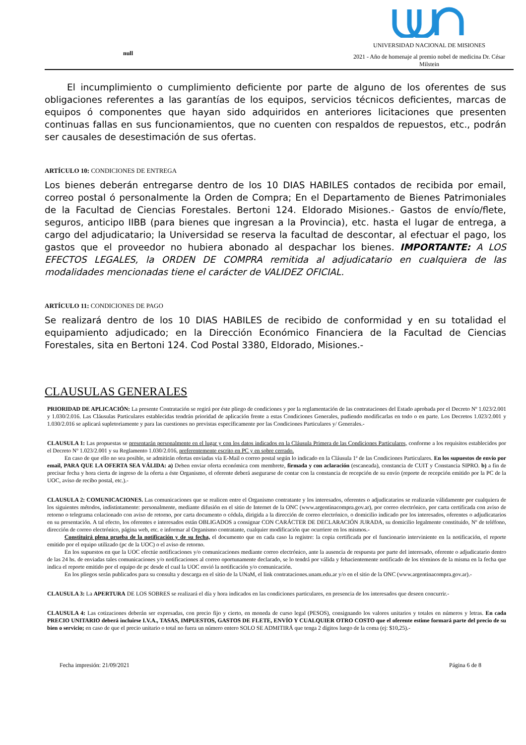null
UNIVERSIDAD NACIONAL DE MISIONES
2021 - Año de homenaje al premio nobel de medicina Dr. César Milstein
El incumplimiento o cumplimiento deficiente por parte de alguno de los oferentes de sus obligaciones referentes a las garantías de los equipos, servicios técnicos deficientes, marcas de equipos ó componentes que hayan sido adquiridos en anteriores licitaciones que presenten continuas fallas en sus funcionamientos, que no cuenten con respaldos de repuestos, etc., podrán ser causales de desestimación de sus ofertas.
ARTÍCULO 10: CONDICIONES DE ENTREGA
Los bienes deberán entregarse dentro de los 10 DIAS HABILES contados de recibida por email, correo postal ó personalmente la Orden de Compra; En el Departamento de Bienes Patrimoniales de la Facultad de Ciencias Forestales. Bertoni 124. Eldorado Misiones.- Gastos de envío/flete, seguros, anticipo IIBB (para bienes que ingresan a la Provincia), etc. hasta el lugar de entrega, a cargo del adjudicatario; la Universidad se reserva la facultad de descontar, al efectuar el pago, los gastos que el proveedor no hubiera abonado al despachar los bienes. IMPORTANTE: A LOS EFECTOS LEGALES, la ORDEN DE COMPRA remitida al adjudicatario en cualquiera de las modalidades mencionadas tiene el carácter de VALIDEZ OFICIAL.
ARTÍCULO 11: CONDICIONES DE PAGO
Se realizará dentro de los 10 DIAS HABILES de recibido de conformidad y en su totalidad el equipamiento adjudicado; en la Dirección Económico Financiera de la Facultad de Ciencias Forestales, sita en Bertoni 124. Cod Postal 3380, Eldorado, Misiones.-
CLAUSULAS GENERALES
PRIORIDAD DE APLICACIÓN: La presente Contratación se regirá por éste pliego de condiciones y por la reglamentación de las contrataciones del Estado aprobada por el Decreto Nº 1.023/2.001 y 1.030/2.016. Las Cláusulas Particulares establecidas tendrán prioridad de aplicación frente a estas Condiciones Generales, pudiendo modificarlas en todo o en parte. Los Decretos 1.023/2.001 y 1.030/2.016 se aplicará supletoriamente y para las cuestiones no previstas específicamente por las Condiciones Particulares y/ Generales.-
CLAUSULA 1: Las propuestas se presentarán personalmente en el lugar y con los datos indicados en la Cláusula Primera de las Condiciones Particulares, conforme a los requisitos establecidos por el Decreto Nº 1.023/2.001 y su Reglamento 1.030/2.016, preferentemente escrito en PC y en sobre cerrado.
En caso de que ello no sea posible, se admitirán ofertas enviadas vía E-Mail o correo postal según lo indicado en la Cláusula 1ª de las Condiciones Particulares. En los supuestos de envío por email, PARA QUE LA OFERTA SEA VÁLIDA: a) Deben enviar oferta económica com membrete, firmada y con aclaración (escaneada), constancia de CUIT y Constancia SIPRO. b) a fin de precisar fecha y hora cierta de ingreso de la oferta a éste Organismo, el oferente deberá asegurarse de contar con la constancia de recepción de su envío (reporte de recepción emitido por la PC de la UOC, aviso de recibo postal, etc.).-
CLAUSULA 2: COMUNICACIONES. Las comunicaciones que se realicen entre el Organismo contratante y los interesados, oferentes o adjudicatarios se realizarán válidamente por cualquiera de los siguientes métodos, indistintamente: personalmente, mediante difusión en el sitio de Internet de la ONC (www.argentinacompra.gov.ar), por correo electrónico, por carta certificada con aviso de retorno o telegrama colacionado con aviso de retorno, por carta documento o cédula, dirigida a la dirección de correo electrónico, o domicilio indicado por los interesados, oferentes o adjudicatarios en su presentación. A tal efecto, los oferentes e interesados están OBLIGADOS a consignar CON CARÁCTER DE DECLARACIÓN JURADA, su domicilio legalmente constituido, Nº de teléfono, dirección de correo electrónico, página web, etc. e informar al Organismo contratante, cualquier modificación que ocurriere en los mismos.-
Constituirá plena prueba de la notificación y de su fecha, el documento que en cada caso la registre: la copia certificada por el funcionario interviniente en la notificación, el reporte emitido por el equipo utilizado (pc de la UOC) o el aviso de retorno.
En los supuestos en que la UOC efectúe notificaciones y/o comunicaciones mediante correo electrónico, ante la ausencia de respuesta por parte del interesado, oferente o adjudicatario dentro de las 24 hs. de enviadas tales comunicaciones y/o notificaciones al correo oportunamente declarado, se lo tendrá por válida y fehacientemente notificado de los términos de la misma en la fecha que indica el reporte emitido por el equipo de pc desde el cual la UOC envió la notificación y/o comunicación.
En los pliegos serán publicados para su consulta y descarga en el sitio de la UNaM, el link contrataciones.unam.edu.ar y/o en el sitio de la ONC (www.argentinacompra.gov.ar).-
CLAUSULA 3: La APERTURA DE LOS SOBRES se realizará el día y hora indicados en las condiciones particulares, en presencia de los interesados que deseen concurrir.-
CLAUSULA 4: Las cotizaciones deberán ser expresadas, con precio fijo y cierto, en moneda de curso legal (PESOS), consignando los valores unitarios y totales en números y letras. En cada PRECIO UNITARIO deberá incluirse I.V.A., TASAS, IMPUESTOS, GASTOS DE FLETE, ENVÍO Y CUALQUIER OTRO COSTO que el oferente estime formará parte del precio de su bien o servicio; en caso de que el precio unitario o total no fuera un número entero SOLO SE ADMITIRÁ que tenga 2 dígitos luego de la coma (ej: $10,25).-
Fecha impresión: 21/09/2021 Página 6 de 8